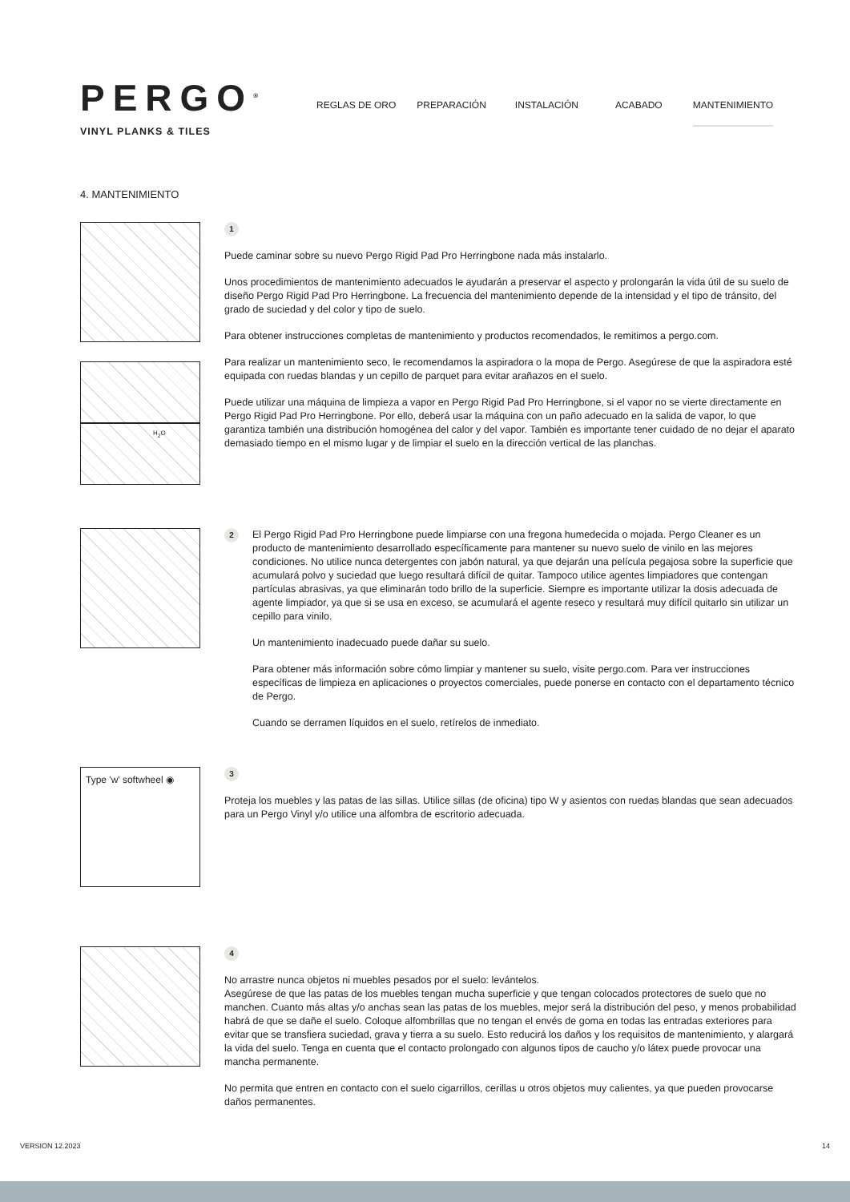PERGO<sup>®</sup>
VINYL PLANKS & TILES
REGLAS DE ORO PREPARACIÓN INSTALACIÓN ACABADO MANTENIMIENTO
4. MANTENIMIENTO
H<sub>2</sub>O
1
Puede caminar sobre su nuevo Pergo Rigid Pad Pro Herringbone nada más instalarlo.
Unos procedimientos de mantenimiento adecuados le ayudarán a preservar el aspecto y prolongarán la vida útil de su suelo de diseño Pergo Rigid Pad Pro Herringbone. La frecuencia del mantenimiento depende de la intensidad y el tipo de tránsito, del grado de suciedad y del color y tipo de suelo.
Para obtener instrucciones completas de mantenimiento y productos recomendados, le remitimos a pergo.com.
Para realizar un mantenimiento seco, le recomendamos la aspiradora o la mopa de Pergo. Asegúrese de que la aspiradora esté equipada con ruedas blandas y un cepillo de parquet para evitar arañazos en el suelo.
Puede utilizar una máquina de limpieza a vapor en Pergo Rigid Pad Pro Herringbone, si el vapor no se vierte directamente en Pergo Rigid Pad Pro Herringbone. Por ello, deberá usar la máquina con un paño adecuado en la salida de vapor, lo que garantiza también una distribución homogénea del calor y del vapor. También es importante tener cuidado de no dejar el aparato demasiado tiempo en el mismo lugar y de limpiar el suelo en la dirección vertical de las planchas.
2
El Pergo Rigid Pad Pro Herringbone puede limpiarse con una fregona humedecida o mojada. Pergo Cleaner es un producto de mantenimiento desarrollado específicamente para mantener su nuevo suelo de vinilo en las mejores condiciones. No utilice nunca detergentes con jabón natural, ya que dejarán una película pegajosa sobre la superficie que acumulará polvo y suciedad que luego resultará difícil de quitar. Tampoco utilice agentes limpiadores que contengan partículas abrasivas, ya que eliminarán todo brillo de la superficie. Siempre es importante utilizar la dosis adecuada de agente limpiador, ya que si se usa en exceso, se acumulará el agente reseco y resultará muy difícil quitarlo sin utilizar un cepillo para vinilo.
Un mantenimiento inadecuado puede dañar su suelo.
Para obtener más información sobre cómo limpiar y mantener su suelo, visite pergo.com. Para ver instrucciones específicas de limpieza en aplicaciones o proyectos comerciales, puede ponerse en contacto con el departamento técnico de Pergo.
Cuando se derramen líquidos en el suelo, retírelos de inmediato.
Type 'w' softwheel ◉
3
Proteja los muebles y las patas de las sillas. Utilice sillas (de oficina) tipo W y asientos con ruedas blandas que sean adecuados para un Pergo Vinyl y/o utilice una alfombra de escritorio adecuada.
4
No arrastre nunca objetos ni muebles pesados por el suelo: levántelos.
Asegúrese de que las patas de los muebles tengan mucha superficie y que tengan colocados protectores de suelo que no manchen. Cuanto más altas y/o anchas sean las patas de los muebles, mejor será la distribución del peso, y menos probabilidad habrá de que se dañe el suelo. Coloque alfombrillas que no tengan el envés de goma en todas las entradas exteriores para evitar que se transfiera suciedad, grava y tierra a su suelo. Esto reducirá los daños y los requisitos de mantenimiento, y alargará la vida del suelo. Tenga en cuenta que el contacto prolongado con algunos tipos de caucho y/o látex puede provocar una mancha permanente.
No permita que entren en contacto con el suelo cigarrillos, cerillas u otros objetos muy calientes, ya que pueden provocarse daños permanentes.
VERSION 12.2023 14